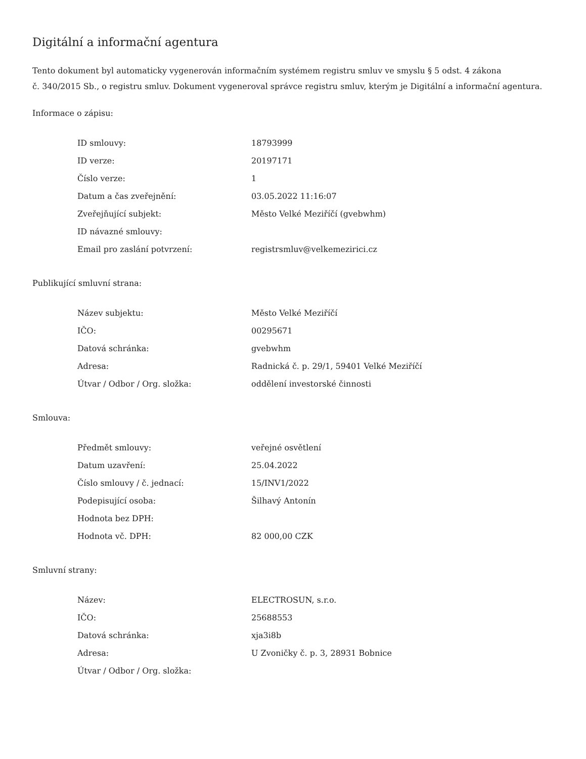Digitální a informační agentura
Tento dokument byl automaticky vygenerován informačním systémem registru smluv ve smyslu § 5 odst. 4 zákona
č. 340/2015 Sb., o registru smluv. Dokument vygeneroval správce registru smluv, kterým je Digitální a informační agentura.
Informace o zápisu:
| ID smlouvy: | 18793999 |
| ID verze: | 20197171 |
| Číslo verze: | 1 |
| Datum a čas zveřejnění: | 03.05.2022 11:16:07 |
| Zveřejňující subjekt: | Město Velké Meziříčí (gvebwhm) |
| ID návazné smlouvy: | |
| Email pro zaslání potvrzení: | registrsmluv@velkemezirici.cz |
Publikující smluvní strana:
| Název subjektu: | Město Velké Meziříčí |
| IČO: | 00295671 |
| Datová schránka: | gvebwhm |
| Adresa: | Radnická č. p. 29/1, 59401 Velké Meziříčí |
| Útvar / Odbor / Org. složka: | oddělení investorské činnosti |
Smlouva:
| Předmět smlouvy: | veřejné osvětlení |
| Datum uzavření: | 25.04.2022 |
| Číslo smlouvy / č. jednací: | 15/INV1/2022 |
| Podepisující osoba: | Šilhavý Antonín |
| Hodnota bez DPH: | |
| Hodnota vč. DPH: | 82 000,00 CZK |
Smluvní strany:
| Název: | ELECTROSUN, s.r.o. |
| IČO: | 25688553 |
| Datová schránka: | xja3i8b |
| Adresa: | U Zvoničky č. p. 3, 28931 Bobnice |
| Útvar / Odbor / Org. složka: | |